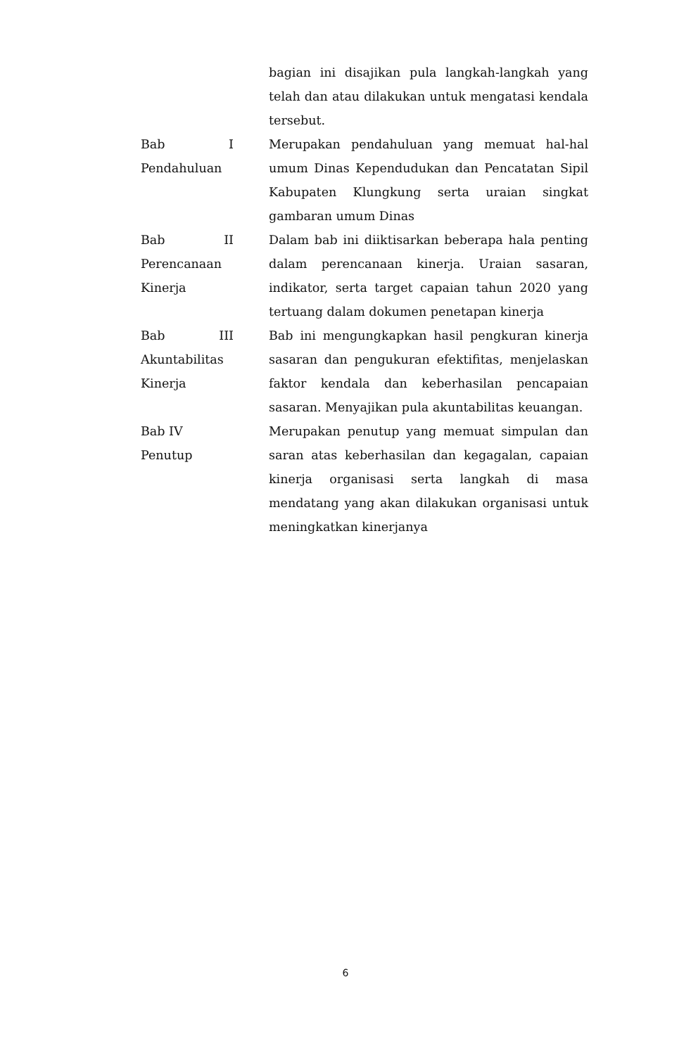bagian ini disajikan pula langkah-langkah yang telah dan atau dilakukan untuk mengatasi kendala tersebut.
Bab I Pendahuluan
Merupakan pendahuluan yang memuat hal-hal umum Dinas Kependudukan dan Pencatatan Sipil Kabupaten Klungkung serta uraian singkat gambaran umum Dinas
Bab II Perencanaan Kinerja
Dalam bab ini diiktisarkan beberapa hala penting dalam perencanaan kinerja. Uraian sasaran, indikator, serta target capaian tahun 2020 yang tertuang dalam dokumen penetapan kinerja
Bab III Akuntabilitas Kinerja
Bab ini mengungkapkan hasil pengkuran kinerja sasaran dan pengukuran efektifitas, menjelaskan faktor kendala dan keberhasilan pencapaian sasaran. Menyajikan pula akuntabilitas keuangan.
Bab IV
Penutup
Merupakan penutup yang memuat simpulan dan saran atas keberhasilan dan kegagalan, capaian kinerja organisasi serta langkah di masa mendatang yang akan dilakukan organisasi untuk meningkatkan kinerjanya
6